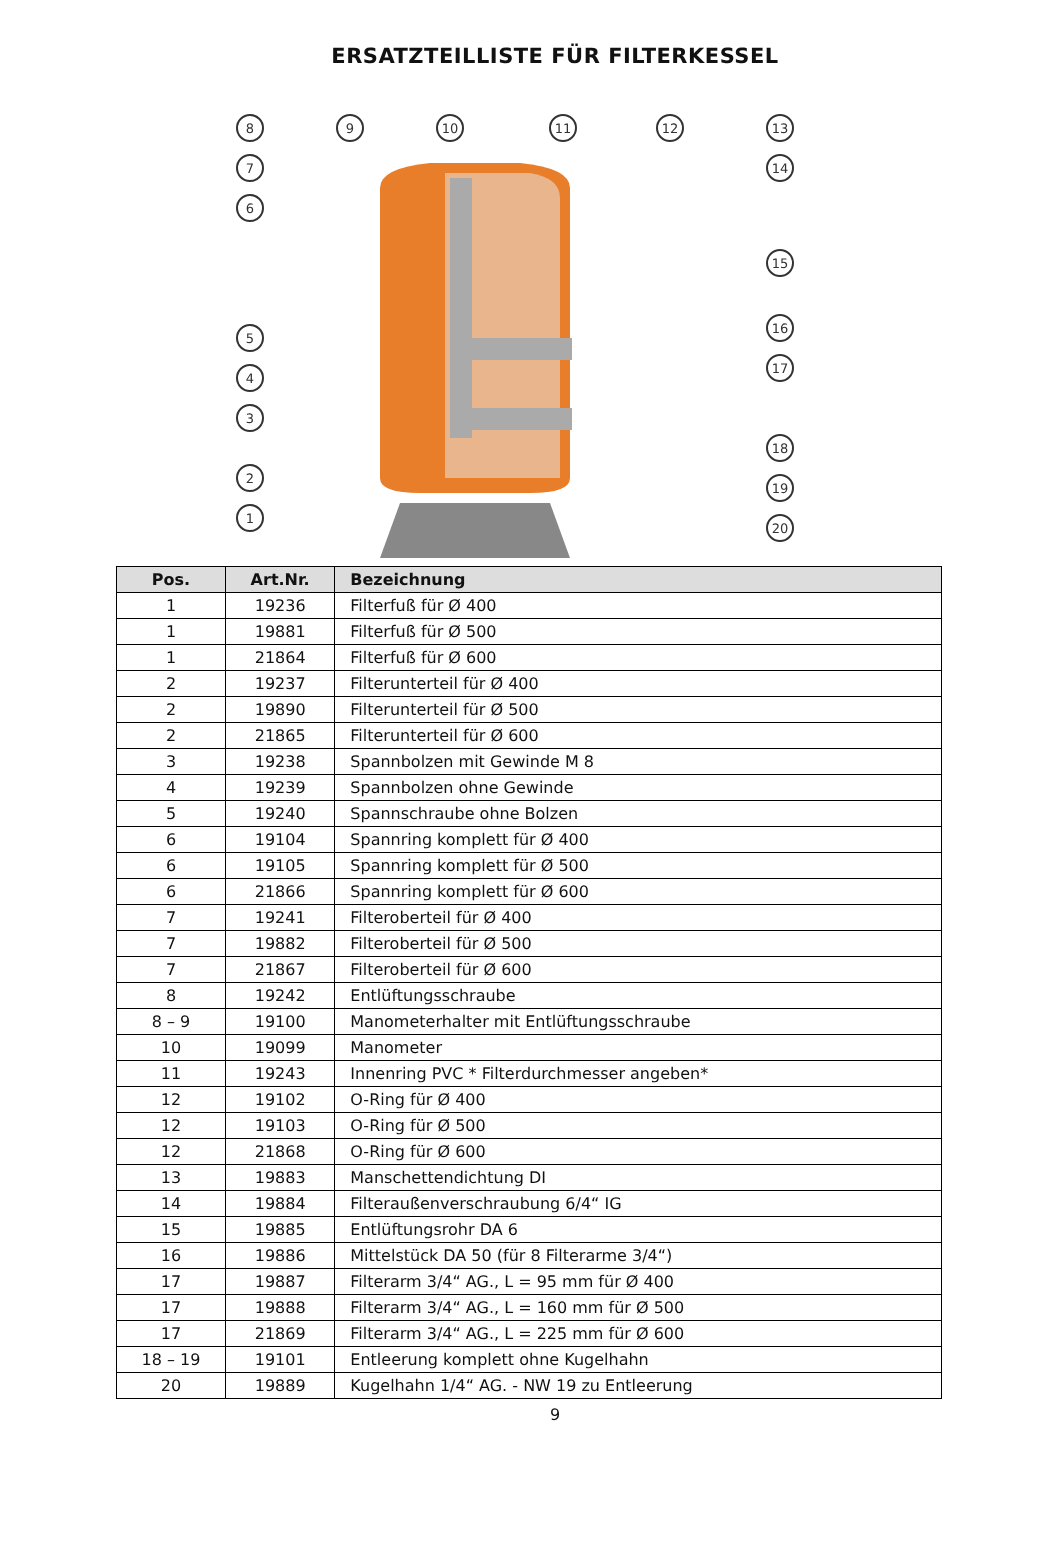ERSATZTEILLISTE FÜR FILTERKESSEL
8
9
10
11
12
13
7
6
5
4
3
2
1
14
15
16
17
18
19
20
| Pos. | Art.Nr. | Bezeichnung |
| --- | --- | --- |
| 1 | 19236 | Filterfuß für Ø 400 |
| 1 | 19881 | Filterfuß für Ø 500 |
| 1 | 21864 | Filterfuß für Ø 600 |
| 2 | 19237 | Filterunterteil für Ø 400 |
| 2 | 19890 | Filterunterteil für Ø 500 |
| 2 | 21865 | Filterunterteil für Ø 600 |
| 3 | 19238 | Spannbolzen mit Gewinde M 8 |
| 4 | 19239 | Spannbolzen ohne Gewinde |
| 5 | 19240 | Spannschraube ohne Bolzen |
| 6 | 19104 | Spannring komplett für Ø 400 |
| 6 | 19105 | Spannring komplett für Ø 500 |
| 6 | 21866 | Spannring komplett für Ø 600 |
| 7 | 19241 | Filteroberteil für Ø 400 |
| 7 | 19882 | Filteroberteil für Ø 500 |
| 7 | 21867 | Filteroberteil für Ø 600 |
| 8 | 19242 | Entlüftungsschraube |
| 8 – 9 | 19100 | Manometerhalter mit Entlüftungsschraube |
| 10 | 19099 | Manometer |
| 11 | 19243 | Innenring PVC * Filterdurchmesser angeben* |
| 12 | 19102 | O-Ring für Ø 400 |
| 12 | 19103 | O-Ring für Ø 500 |
| 12 | 21868 | O-Ring für Ø 600 |
| 13 | 19883 | Manschettendichtung DI |
| 14 | 19884 | Filteraußenverschraubung 6/4“ IG |
| 15 | 19885 | Entlüftungsrohr DA 6 |
| 16 | 19886 | Mittelstück DA 50 (für 8 Filterarme 3/4“) |
| 17 | 19887 | Filterarm 3/4“ AG., L = 95 mm für Ø 400 |
| 17 | 19888 | Filterarm 3/4“ AG., L = 160 mm für Ø 500 |
| 17 | 21869 | Filterarm 3/4“ AG., L = 225 mm für Ø 600 |
| 18 – 19 | 19101 | Entleerung komplett ohne Kugelhahn |
| 20 | 19889 | Kugelhahn 1/4“ AG. - NW 19 zu Entleerung |
9